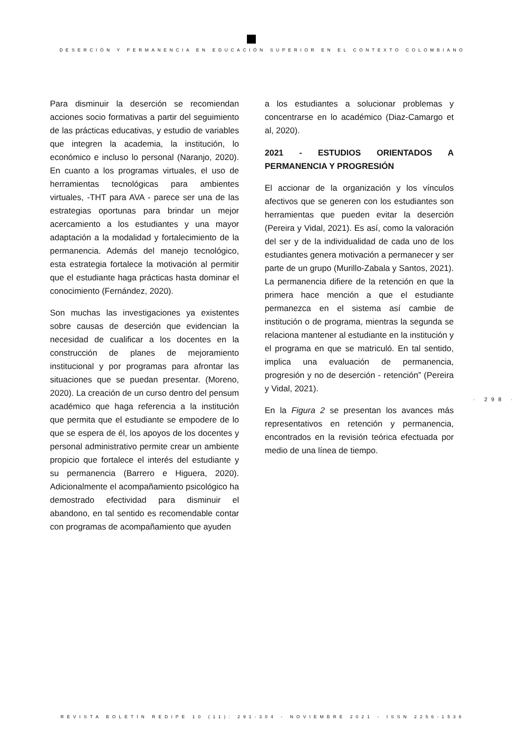DESERCIÓN Y PERMANENCIA EN EDUCACIÓN SUPERIOR EN EL CONTEXTO COLOMBIANO
Para disminuir la deserción se recomiendan acciones socio formativas a partir del seguimiento de las prácticas educativas, y estudio de variables que integren la academia, la institución, lo económico e incluso lo personal (Naranjo, 2020). En cuanto a los programas virtuales, el uso de herramientas tecnológicas para ambientes virtuales, -THT para AVA - parece ser una de las estrategias oportunas para brindar un mejor acercamiento a los estudiantes y una mayor adaptación a la modalidad y fortalecimiento de la permanencia. Además del manejo tecnológico, esta estrategia fortalece la motivación al permitir que el estudiante haga prácticas hasta dominar el conocimiento (Fernández, 2020).
Son muchas las investigaciones ya existentes sobre causas de deserción que evidencian la necesidad de cualificar a los docentes en la construcción de planes de mejoramiento institucional y por programas para afrontar las situaciones que se puedan presentar. (Moreno, 2020). La creación de un curso dentro del pensum académico que haga referencia a la institución que permita que el estudiante se empodere de lo que se espera de él, los apoyos de los docentes y personal administrativo permite crear un ambiente propicio que fortalece el interés del estudiante y su permanencia (Barrero e Higuera, 2020). Adicionalmente el acompañamiento psicológico ha demostrado efectividad para disminuir el abandono, en tal sentido es recomendable contar con programas de acompañamiento que ayuden
a los estudiantes a solucionar problemas y concentrarse en lo académico (Diaz-Camargo et al, 2020).
2021 - ESTUDIOS ORIENTADOS A PERMANENCIA Y PROGRESIÓN
El accionar de la organización y los vínculos afectivos que se generen con los estudiantes son herramientas que pueden evitar la deserción (Pereira y Vidal, 2021). Es así, como la valoración del ser y de la individualidad de cada uno de los estudiantes genera motivación a permanecer y ser parte de un grupo (Murillo-Zabala y Santos, 2021). La permanencia difiere de la retención en que la primera hace mención a que el estudiante permanezca en el sistema así cambie de institución o de programa, mientras la segunda se relaciona mantener al estudiante en la institución y el programa en que se matriculó. En tal sentido, implica una evaluación de permanencia, progresión y no de deserción - retención” (Pereira y Vidal, 2021).
En la Figura 2 se presentan los avances más representativos en retención y permanencia, encontrados en la revisión teórica efectuada por medio de una línea de tiempo.
· 298 ·
REVISTA BOLETÍN REDIPE 10 (11): 291-304 - NOVIEMBRE 2021 - ISSN 2256-1536